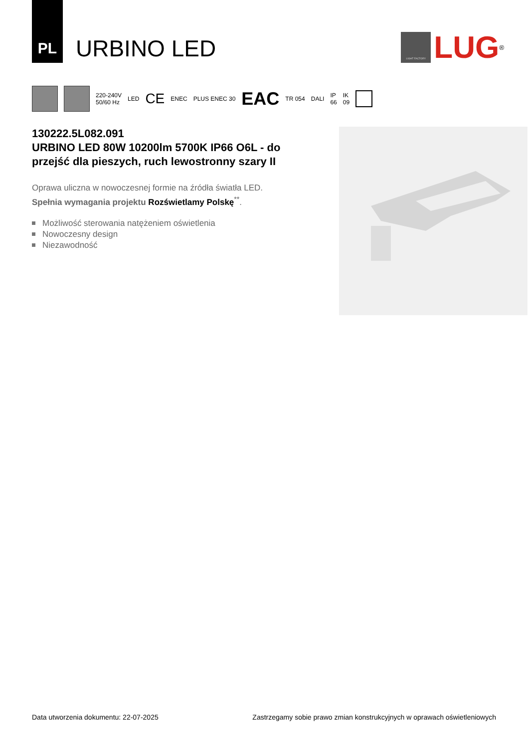PL
URBINO LED
LIGHT FACTORY
LUG
<sup>®</sup>
220-240V
50/60 Hz
LED
CE
ENEC PLUS ENEC 30
EAC
TR 054 DALI
IP
66
IK
09
130222.5L082.091
URBINO LED 80W 10200lm 5700K IP66 O6L - do przejść dla pieszych, ruch lewostronny szary II
Oprawa uliczna w nowoczesnej formie na źródła światła LED. Spełnia wymagania projektu Rozświetlamy Polskę<sup>**</sup>.
Możliwość sterowania natężeniem oświetlenia
Nowoczesny design
Niezawodność
Data utworzenia dokumentu: 22-07-2025 Zastrzegamy sobie prawo zmian konstrukcyjnych w oprawach oświetleniowych